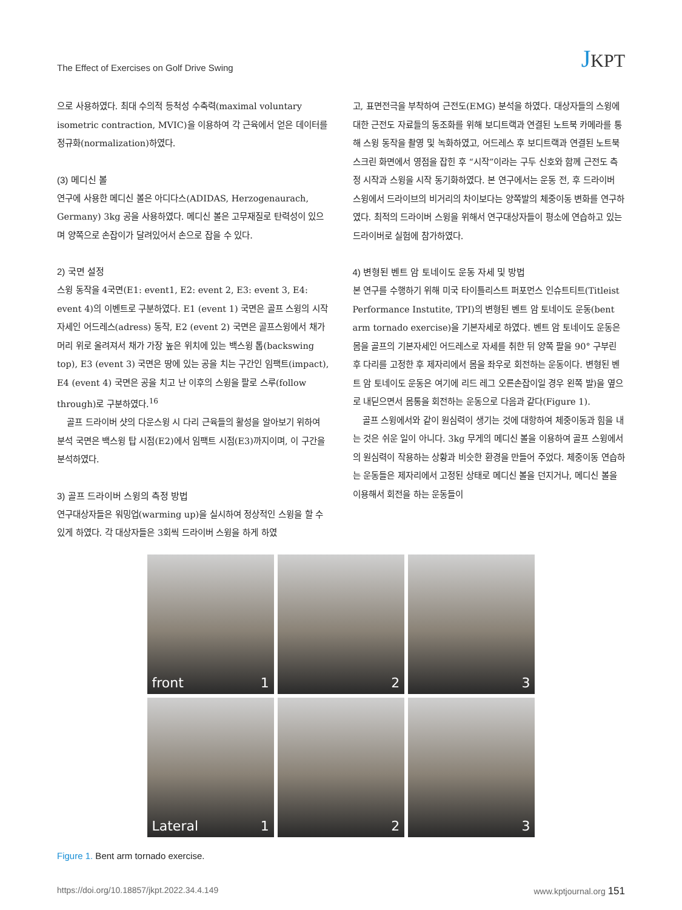The Effect of Exercises on Golf Drive Swing
JKPT
으로 사용하였다. 최대 수의적 등척성 수축력(maximal voluntary isometric contraction, MVIC)을 이용하여 각 근육에서 얻은 데이터를 정규화(normalization)하였다.
(3) 메디신 볼
연구에 사용한 메디신 볼은 아디다스(ADIDAS, Herzogenaurach, Germany) 3kg 공을 사용하였다. 메디신 볼은 고무재질로 탄력성이 있으며 양쪽으로 손잡이가 달려있어서 손으로 잡을 수 있다.
2) 국면 설정
스윙 동작을 4국면(E1: event1, E2: event 2, E3: event 3, E4: event 4)의 이벤트로 구분하였다. E1 (event 1) 국면은 골프 스윙의 시작 자세인 어드레스(adress) 동작, E2 (event 2) 국면은 골프스윙에서 채가 머리 위로 올려져서 채가 가장 높은 위치에 있는 백스윙 톱(backswing top), E3 (event 3) 국면은 땅에 있는 공을 치는 구간인 임팩트(impact), E4 (event 4) 국면은 공을 치고 난 이후의 스윙을 팔로 스루(follow through)로 구분하였다.<sup>16</sup>
골프 드라이버 샷의 다운스윙 시 다리 근육들의 활성을 알아보기 위하여 분석 국면은 백스윙 탑 시점(E2)에서 임팩트 시점(E3)까지이며, 이 구간을 분석하였다.
3) 골프 드라이버 스윙의 측정 방법
연구대상자들은 워밍업(warming up)을 실시하여 정상적인 스윙을 할 수 있게 하였다. 각 대상자들은 3회씩 드라이버 스윙을 하게 하였
고, 표면전극을 부착하여 근전도(EMG) 분석을 하였다. 대상자들의 스윙에 대한 근전도 자료들의 동조화를 위해 보디트랙과 연결된 노트북 카메라를 통해 스윙 동작을 촬영 및 녹화하였고, 어드레스 후 보디트랙과 연결된 노트북 스크린 화면에서 영점을 잡힌 후 “시작”이라는 구두 신호와 함께 근전도 측정 시작과 스윙을 시작 동기화하였다. 본 연구에서는 운동 전, 후 드라이버 스윙에서 드라이브의 비거리의 차이보다는 양쪽발의 체중이동 변화를 연구하였다. 최적의 드라이버 스윙을 위해서 연구대상자들이 평소에 연습하고 있는 드라이버로 실험에 참가하였다.
4) 변형된 벤트 암 토네이도 운동 자세 및 방법
본 연구를 수행하기 위해 미국 타이틀리스트 퍼포먼스 인슈트티트(Titleist Performance Instutite, TPI)의 변형된 벤트 암 토네이도 운동(bent arm tornado exercise)을 기본자세로 하였다. 벤트 암 토네이도 운동은 몸을 골프의 기본자세인 어드레스로 자세를 취한 뒤 양쪽 팔을 90° 구부린 후 다리를 고정한 후 제자리에서 몸을 좌우로 회전하는 운동이다. 변형된 벤트 암 토네이도 운동은 여기에 리드 레그 오른손잡이일 경우 왼쪽 발)을 옆으로 내딛으면서 몸통을 회전하는 운동으로 다음과 같다(Figure 1).
골프 스윙에서와 같이 원심력이 생기는 것에 대항하여 체중이동과 힘을 내는 것은 쉬운 일이 아니다. 3kg 무게의 메디신 볼을 이용하여 골프 스윙에서의 원심력이 작용하는 상황과 비슷한 환경을 만들어 주었다. 체중이동 연습하는 운동들은 제자리에서 고정된 상태로 메디신 볼을 던지거나, 메디신 볼을 이용해서 회전을 하는 운동들이
front 1
2
3
Lateral 1
2
3
Figure 1. Bent arm tornado exercise.
https://doi.org/10.18857/jkpt.2022.34.4.149 www.kptjournal.org 151